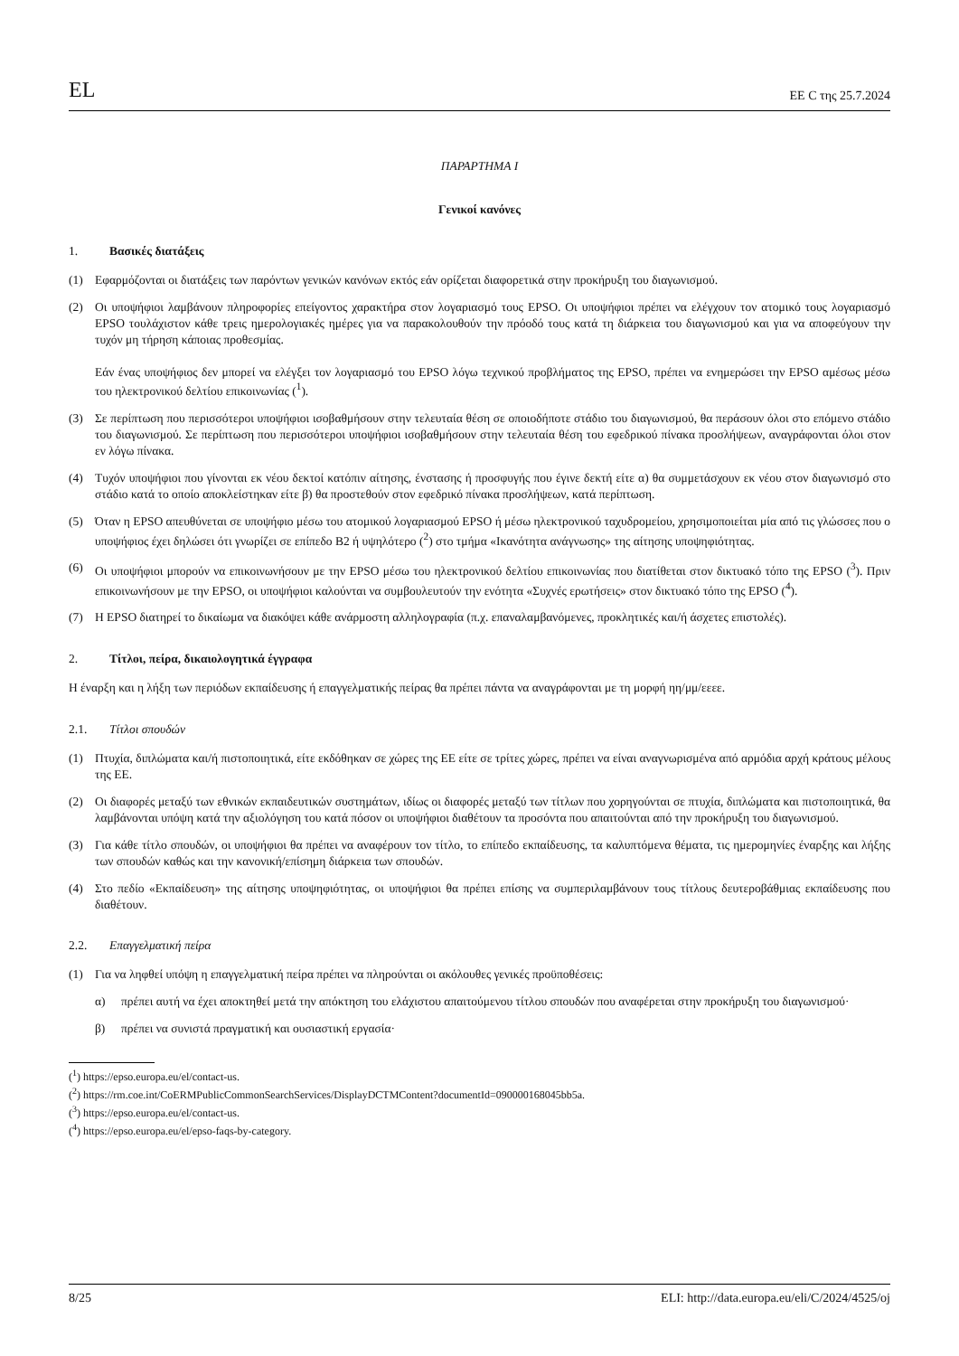EL EE C της 25.7.2024
ΠΑΡΑΡΤΗΜΑ I
Γενικοί κανόνες
1. Βασικές διατάξεις
(1) Εφαρμόζονται οι διατάξεις των παρόντων γενικών κανόνων εκτός εάν ορίζεται διαφορετικά στην προκήρυξη του διαγωνισμού.
(2) Οι υποψήφιοι λαμβάνουν πληροφορίες επείγοντος χαρακτήρα στον λογαριασμό τους EPSO. Οι υποψήφιοι πρέπει να ελέγχουν τον ατομικό τους λογαριασμό EPSO τουλάχιστον κάθε τρεις ημερολογιακές ημέρες για να παρακολουθούν την πρόοδό τους κατά τη διάρκεια του διαγωνισμού και για να αποφεύγουν την τυχόν μη τήρηση κάποιας προθεσμίας.
Εάν ένας υποψήφιος δεν μπορεί να ελέγξει τον λογαριασμό του EPSO λόγω τεχνικού προβλήματος της EPSO, πρέπει να ενημερώσει την EPSO αμέσως μέσω του ηλεκτρονικού δελτίου επικοινωνίας (<sup>1</sup>).
(3) Σε περίπτωση που περισσότεροι υποψήφιοι ισοβαθμήσουν στην τελευταία θέση σε οποιοδήποτε στάδιο του διαγωνισμού, θα περάσουν όλοι στο επόμενο στάδιο του διαγωνισμού. Σε περίπτωση που περισσότεροι υποψήφιοι ισοβαθμήσουν στην τελευταία θέση του εφεδρικού πίνακα προσλήψεων, αναγράφονται όλοι στον εν λόγω πίνακα.
(4) Τυχόν υποψήφιοι που γίνονται εκ νέου δεκτοί κατόπιν αίτησης, ένστασης ή προσφυγής που έγινε δεκτή είτε α) θα συμμετάσχουν εκ νέου στον διαγωνισμό στο στάδιο κατά το οποίο αποκλείστηκαν είτε β) θα προστεθούν στον εφεδρικό πίνακα προσλήψεων, κατά περίπτωση.
(5) Όταν η EPSO απευθύνεται σε υποψήφιο μέσω του ατομικού λογαριασμού EPSO ή μέσω ηλεκτρονικού ταχυδρομείου, χρησιμοποιείται μία από τις γλώσσες που ο υποψήφιος έχει δηλώσει ότι γνωρίζει σε επίπεδο B2 ή υψηλότερο (<sup>2</sup>) στο τμήμα «Ικανότητα ανάγνωσης» της αίτησης υποψηφιότητας.
(6) Οι υποψήφιοι μπορούν να επικοινωνήσουν με την EPSO μέσω του ηλεκτρονικού δελτίου επικοινωνίας που διατίθεται στον δικτυακό τόπο της EPSO (<sup>3</sup>). Πριν επικοινωνήσουν με την EPSO, οι υποψήφιοι καλούνται να συμβουλευτούν την ενότητα «Συχνές ερωτήσεις» στον δικτυακό τόπο της EPSO (<sup>4</sup>).
(7) Η EPSO διατηρεί το δικαίωμα να διακόψει κάθε ανάρμοστη αλληλογραφία (π.χ. επαναλαμβανόμενες, προκλητικές και/ή άσχετες επιστολές).
2. Τίτλοι, πείρα, δικαιολογητικά έγγραφα
Η έναρξη και η λήξη των περιόδων εκπαίδευσης ή επαγγελματικής πείρας θα πρέπει πάντα να αναγράφονται με τη μορφή ηη/μμ/εεεε.
2.1. Τίτλοι σπουδών
(1) Πτυχία, διπλώματα και/ή πιστοποιητικά, είτε εκδόθηκαν σε χώρες της ΕΕ είτε σε τρίτες χώρες, πρέπει να είναι αναγνωρισμένα από αρμόδια αρχή κράτους μέλους της ΕΕ.
(2) Οι διαφορές μεταξύ των εθνικών εκπαιδευτικών συστημάτων, ιδίως οι διαφορές μεταξύ των τίτλων που χορηγούνται σε πτυχία, διπλώματα και πιστοποιητικά, θα λαμβάνονται υπόψη κατά την αξιολόγηση του κατά πόσον οι υποψήφιοι διαθέτουν τα προσόντα που απαιτούνται από την προκήρυξη του διαγωνισμού.
(3) Για κάθε τίτλο σπουδών, οι υποψήφιοι θα πρέπει να αναφέρουν τον τίτλο, το επίπεδο εκπαίδευσης, τα καλυπτόμενα θέματα, τις ημερομηνίες έναρξης και λήξης των σπουδών καθώς και την κανονική/επίσημη διάρκεια των σπουδών.
(4) Στο πεδίο «Εκπαίδευση» της αίτησης υποψηφιότητας, οι υποψήφιοι θα πρέπει επίσης να συμπεριλαμβάνουν τους τίτλους δευτεροβάθμιας εκπαίδευσης που διαθέτουν.
2.2. Επαγγελματική πείρα
(1) Για να ληφθεί υπόψη η επαγγελματική πείρα πρέπει να πληρούνται οι ακόλουθες γενικές προϋποθέσεις:
α) πρέπει αυτή να έχει αποκτηθεί μετά την απόκτηση του ελάχιστου απαιτούμενου τίτλου σπουδών που αναφέρεται στην προκήρυξη του διαγωνισμού·
β) πρέπει να συνιστά πραγματική και ουσιαστική εργασία·
(<sup>1</sup>) https://epso.europa.eu/el/contact-us.
(<sup>2</sup>) https://rm.coe.int/CoERMPublicCommonSearchServices/DisplayDCTMContent?documentId=090000168045bb5a.
(<sup>3</sup>) https://epso.europa.eu/el/contact-us.
(<sup>4</sup>) https://epso.europa.eu/el/epso-faqs-by-category.
8/25 ELI: http://data.europa.eu/eli/C/2024/4525/oj